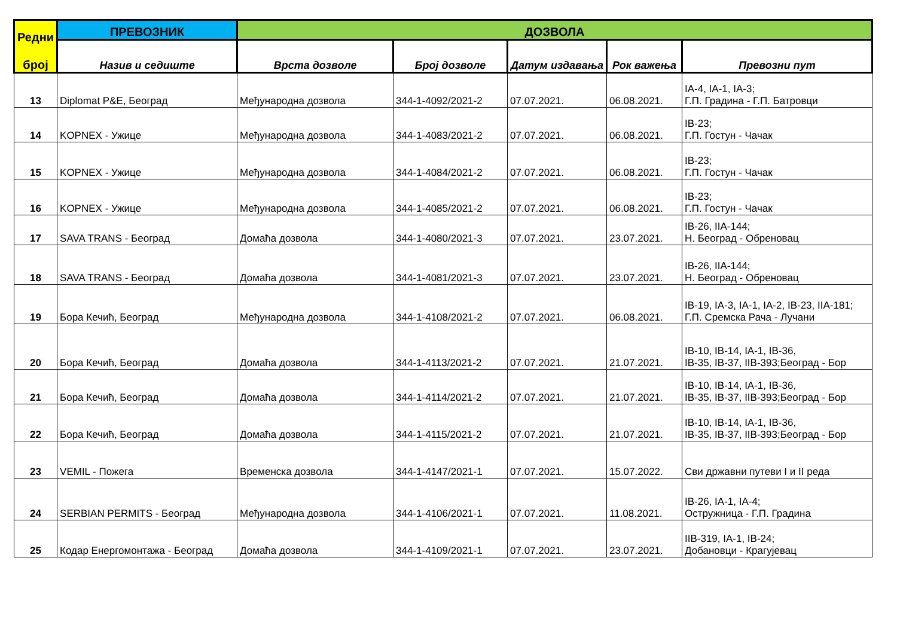| Редни број | ПРЕВОЗНИК | ДОЗВОЛА | | | | |
| --- | --- | --- | --- | --- | --- | --- |
| | Назив и седиште | Врста дозволе | Број дозволе | Датум издавања | Рок важења | Превозни пут |
| 13 | Diplomat P&E, Београд | Међународна дозвола | 344-1-4092/2021-2 | 07.07.2021. | 06.08.2021. | IA-4, IA-1, IA-3; Г.П. Градина - Г.П. Батровци |
| 14 | KOPNEX - Ужице | Међународна дозвола | 344-1-4083/2021-2 | 07.07.2021. | 06.08.2021. | IB-23; Г.П. Гостун - Чачак |
| 15 | KOPNEX - Ужице | Међународна дозвола | 344-1-4084/2021-2 | 07.07.2021. | 06.08.2021. | IB-23; Г.П. Гостун - Чачак |
| 16 | KOPNEX - Ужице | Међународна дозвола | 344-1-4085/2021-2 | 07.07.2021. | 06.08.2021. | IB-23; Г.П. Гостун - Чачак |
| 17 | SAVA TRANS - Београд | Домаћа дозвола | 344-1-4080/2021-3 | 07.07.2021. | 23.07.2021. | IB-26, IIA-144; Н. Београд - Обреновац |
| 18 | SAVA TRANS - Београд | Домаћа дозвола | 344-1-4081/2021-3 | 07.07.2021. | 23.07.2021. | IB-26, IIA-144; Н. Београд - Обреновац |
| 19 | Бора Кечић, Београд | Међународна дозвола | 344-1-4108/2021-2 | 07.07.2021. | 06.08.2021. | IB-19, IA-3, IA-1, IA-2, IB-23, IIA-181; Г.П. Сремска Рача - Лучани |
| 20 | Бора Кечић, Београд | Домаћа дозвола | 344-1-4113/2021-2 | 07.07.2021. | 21.07.2021. | IB-10, IB-14, IA-1, IB-36, IB-35, IB-37, IIB-393;Београд - Бор |
| 21 | Бора Кечић, Београд | Домаћа дозвола | 344-1-4114/2021-2 | 07.07.2021. | 21.07.2021. | IB-10, IB-14, IA-1, IB-36, IB-35, IB-37, IIB-393;Београд - Бор |
| 22 | Бора Кечић, Београд | Домаћа дозвола | 344-1-4115/2021-2 | 07.07.2021. | 21.07.2021. | IB-10, IB-14, IA-1, IB-36, IB-35, IB-37, IIB-393;Београд - Бор |
| 23 | VEMIL - Пожега | Временска дозвола | 344-1-4147/2021-1 | 07.07.2021. | 15.07.2022. | Сви државни путеви I и II реда |
| 24 | SERBIAN PERMITS - Београд | Међународна дозвола | 344-1-4106/2021-1 | 07.07.2021. | 11.08.2021. | IB-26, IA-1, IA-4; Остружница - Г.П. Градина |
| 25 | Кодар Енергомонтажа - Београд | Домаћа дозвола | 344-1-4109/2021-1 | 07.07.2021. | 23.07.2021. | IIB-319, IA-1, IB-24; Добановци - Крагујевац |